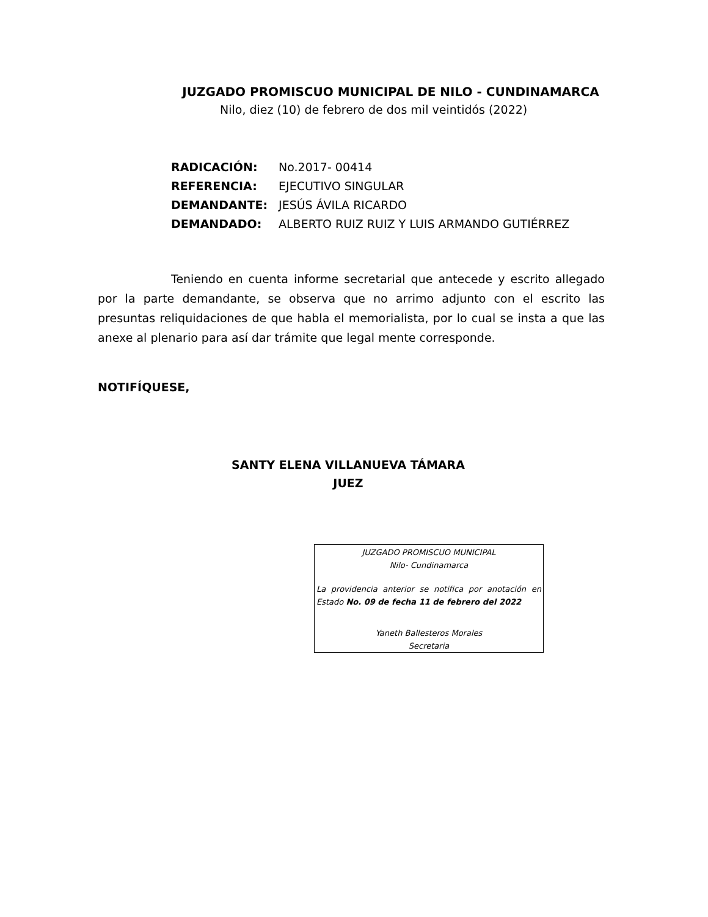JUZGADO PROMISCUO MUNICIPAL DE NILO - CUNDINAMARCA
Nilo, diez (10) de febrero de dos mil veintidós (2022)
RADICACIÓN: No.2017- 00414
REFERENCIA: EJECUTIVO SINGULAR
DEMANDANTE: JESÚS ÁVILA RICARDO
DEMANDADO: ALBERTO RUIZ RUIZ Y LUIS ARMANDO GUTIÉRREZ
Teniendo en cuenta informe secretarial que antecede y escrito allegado por la parte demandante, se observa que no arrimo adjunto con el escrito las presuntas reliquidaciones de que habla el memorialista, por lo cual se insta a que las anexe al plenario para así dar trámite que legal mente corresponde.
NOTIFÍQUESE,
SANTY ELENA VILLANUEVA TÁMARA
JUEZ
JUZGADO PROMISCUO MUNICIPAL
Nilo- Cundinamarca
La providencia anterior se notifica por anotación en Estado No. 09 de fecha 11 de febrero del 2022
Yaneth Ballesteros Morales
Secretaria